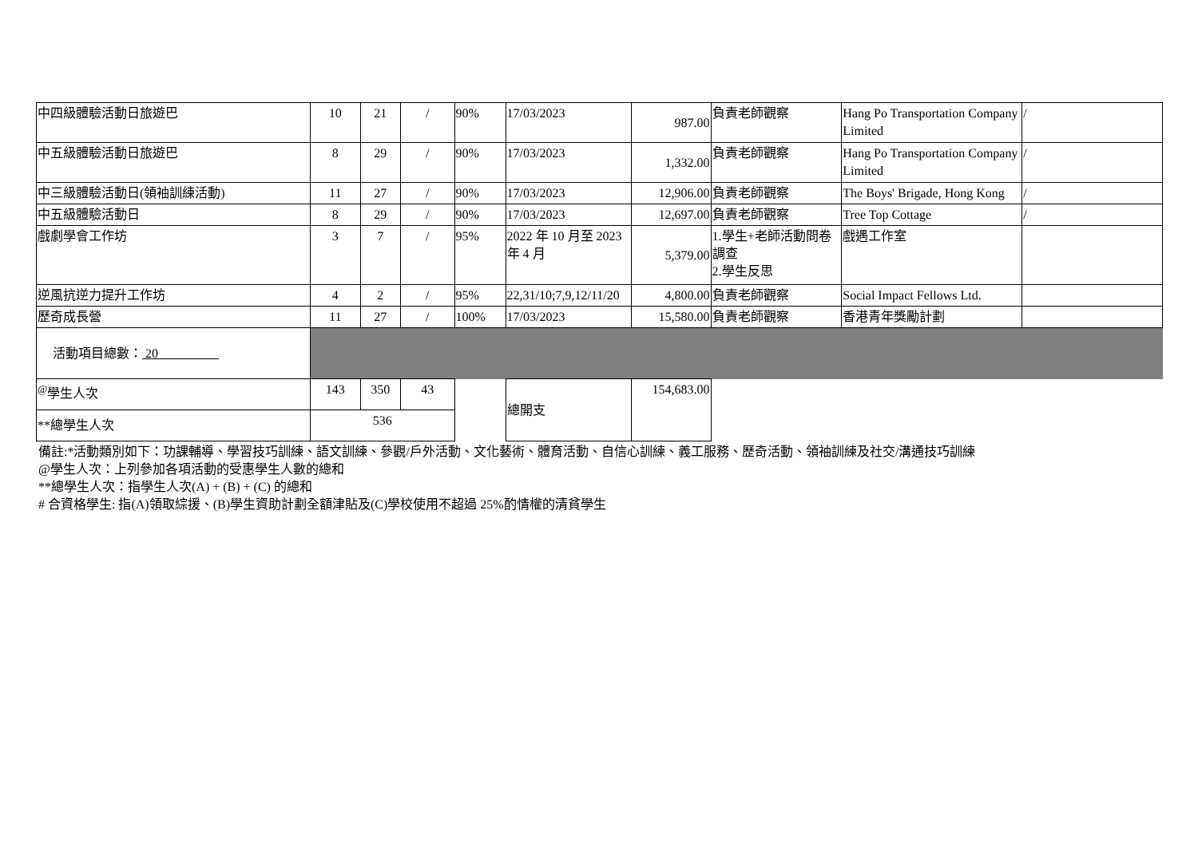| 中四級體驗活動日旅遊巴 | 10 | 21 | / | 90% | 17/03/2023 | 987.00 | 負責老師觀察 | Hang Po Transportation Company Limited | / |
| 中五級體驗活動日旅遊巴 | 8 | 29 | / | 90% | 17/03/2023 | 1,332.00 | 負責老師觀察 | Hang Po Transportation Company Limited | / |
| 中三級體驗活動日(領袖訓練活動) | 11 | 27 | / | 90% | 17/03/2023 | 12,906.00 | 負責老師觀察 | The Boys' Brigade, Hong Kong | / |
| 中五級體驗活動日 | 8 | 29 | / | 90% | 17/03/2023 | 12,697.00 | 負責老師觀察 | Tree Top Cottage | / |
| 戲劇學會工作坊 | 3 | 7 | / | 95% | 2022 年 10 月至 2023 年 4 月 | 5,379.00 | 1.學生+老師活動問卷調查 2.學生反思 | 戲遇工作室 | |
| 逆風抗逆力提升工作坊 | 4 | 2 | / | 95% | 22,31/10;7,9,12/11/20 | 4,800.00 | 負責老師觀察 | Social Impact Fellows Ltd. | |
| 歷奇成長營 | 11 | 27 | / | 100% | 17/03/2023 | 15,580.00 | 負責老師觀察 | 香港青年獎勵計劃 | |
| 活動項目總數： 20 | | | | | | | | | |
| <sup>@</sup>學生人次 | 143 | 350 | 43 | | 總開支 | 154,683.00 | | | |
| **總學生人次 | 536 | | | | | | | | |
備註:*活動類別如下：功課輔導、學習技巧訓練、語文訓練、參觀/戶外活動、文化藝術、體育活動、自信心訓練、義工服務、歷奇活動、領袖訓練及社交/溝通技巧訓練
@學生人次：上列參加各項活動的受惠學生人數的總和
**總學生人次：指學生人次(A) + (B) + (C) 的總和
# 合資格學生: 指(A)領取綜援、(B)學生資助計劃全額津貼及(C)學校使用不超過 25%酌情權的清貧學生